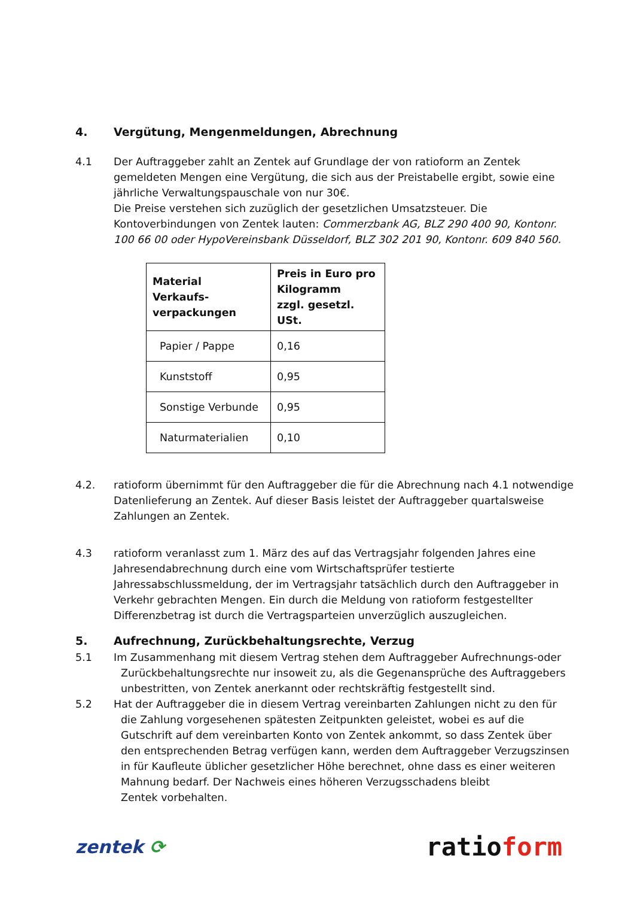4. Vergütung, Mengenmeldungen, Abrechnung
4.1 Der Auftraggeber zahlt an Zentek auf Grundlage der von ratioform an Zentek gemeldeten Mengen eine Vergütung, die sich aus der Preistabelle ergibt, sowie eine jährliche Verwaltungspauschale von nur 30€.
Die Preise verstehen sich zuzüglich der gesetzlichen Umsatzsteuer. Die Kontoverbindungen von Zentek lauten: Commerzbank AG, BLZ 290 400 90, Kontonr. 100 66 00 oder HypoVereinsbank Düsseldorf, BLZ 302 201 90, Kontonr. 609 840 560.
| Material Verkaufs- verpackungen | Preis in Euro pro Kilogramm zzgl. gesetzl. USt. |
| --- | --- |
| Papier / Pappe | 0,16 |
| Kunststoff | 0,95 |
| Sonstige Verbunde | 0,95 |
| Naturmaterialien | 0,10 |
4.2. ratioform übernimmt für den Auftraggeber die für die Abrechnung nach 4.1 notwendige Datenlieferung an Zentek. Auf dieser Basis leistet der Auftraggeber quartalsweise Zahlungen an Zentek.
4.3 ratioform veranlasst zum 1. März des auf das Vertragsjahr folgenden Jahres eine Jahresendabrechnung durch eine vom Wirtschaftsprüfer testierte Jahressabschlussmeldung, der im Vertragsjahr tatsächlich durch den Auftraggeber in Verkehr gebrachten Mengen. Ein durch die Meldung von ratioform festgestellter Differenzbetrag ist durch die Vertragsparteien unverzüglich auszugleichen.
5. Aufrechnung, Zurückbehaltungsrechte, Verzug
5.1 Im Zusammenhang mit diesem Vertrag stehen dem Auftraggeber Aufrechnungs-oder
Zurückbehaltungsrechte nur insoweit zu, als die Gegenansprüche des Auftraggebers
unbestritten, von Zentek anerkannt oder rechtskräftig festgestellt sind.
5.2 Hat der Auftraggeber die in diesem Vertrag vereinbarten Zahlungen nicht zu den für
die Zahlung vorgesehenen spätesten Zeitpunkten geleistet, wobei es auf die
Gutschrift auf dem vereinbarten Konto von Zentek ankommt, so dass Zentek über
den entsprechenden Betrag verfügen kann, werden dem Auftraggeber Verzugszinsen
in für Kaufleute üblicher gesetzlicher Höhe berechnet, ohne dass es einer weiteren
Mahnung bedarf. Der Nachweis eines höheren Verzugsschadens bleibt
Zentek vorbehalten.
zentek ⟳ ratioform